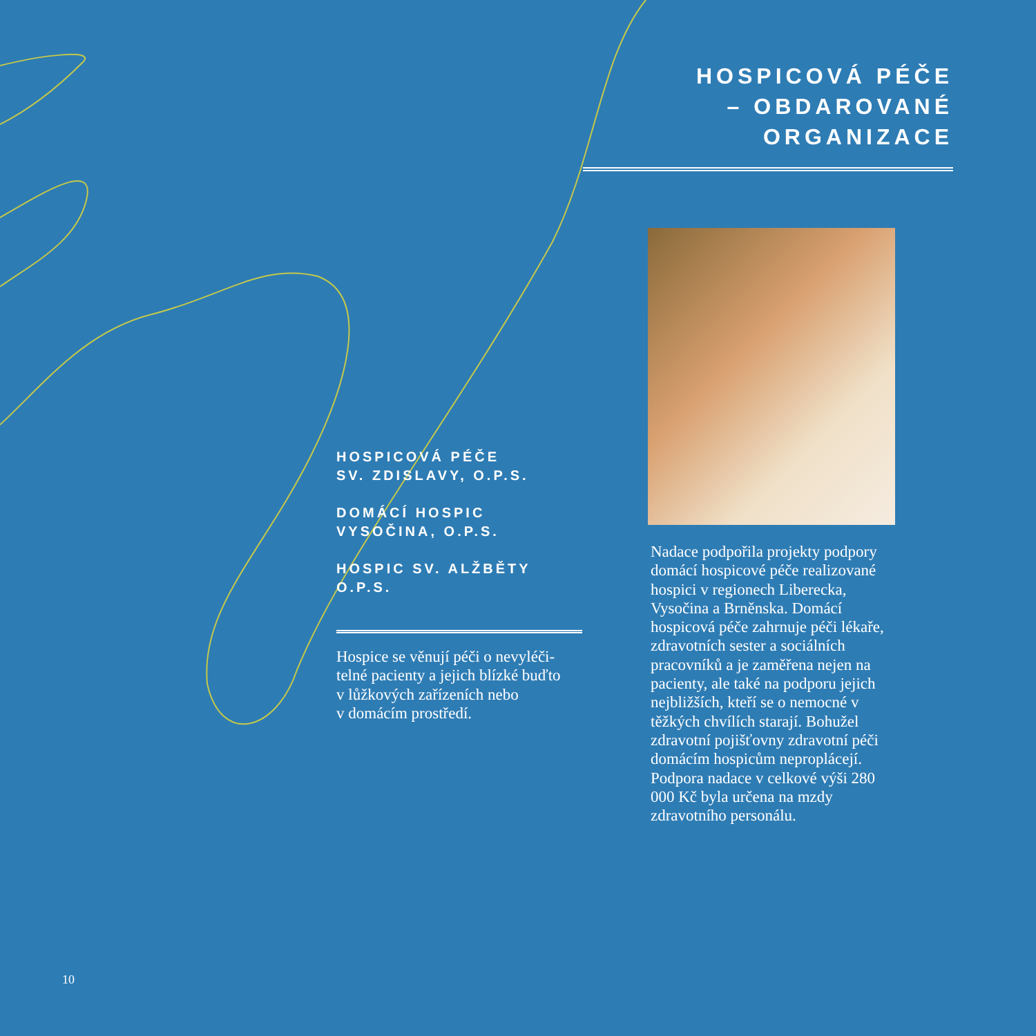HOSPICOVÁ PÉČE
– OBDAROVANÉ ORGANIZACE
HOSPICOVÁ PÉČE
SV. ZDISLAVY, O.P.S.
DOMÁCÍ HOSPIC
VYSOČINA, O.P.S.
HOSPIC SV. ALŽBĚTY O.P.S.
Hospice se věnují péči o nevyléči-
telné pacienty a jejich blízké buďto
v lůžkových zařízeních nebo
v domácím prostředí.
Nadace podpořila projekty podpory domácí hospicové péče realizova­né hospici v regionech Liberecka, Vysočina a Brněnska. Domácí hospicová péče zahrnuje péči lékaře, zdravotních sester a sociálních pracovníků a je zaměřena nejen na pacienty, ale také na podporu jejich nejbližších, kteří se o nemocné v těžkých chvílích starají. Bohužel zdravotní pojišťovny zdravotní péči domácím hospicům neproplácejí. Podpora nadace v celkové výši 280 000 Kč byla určena na mzdy zdravotního personálu.
10